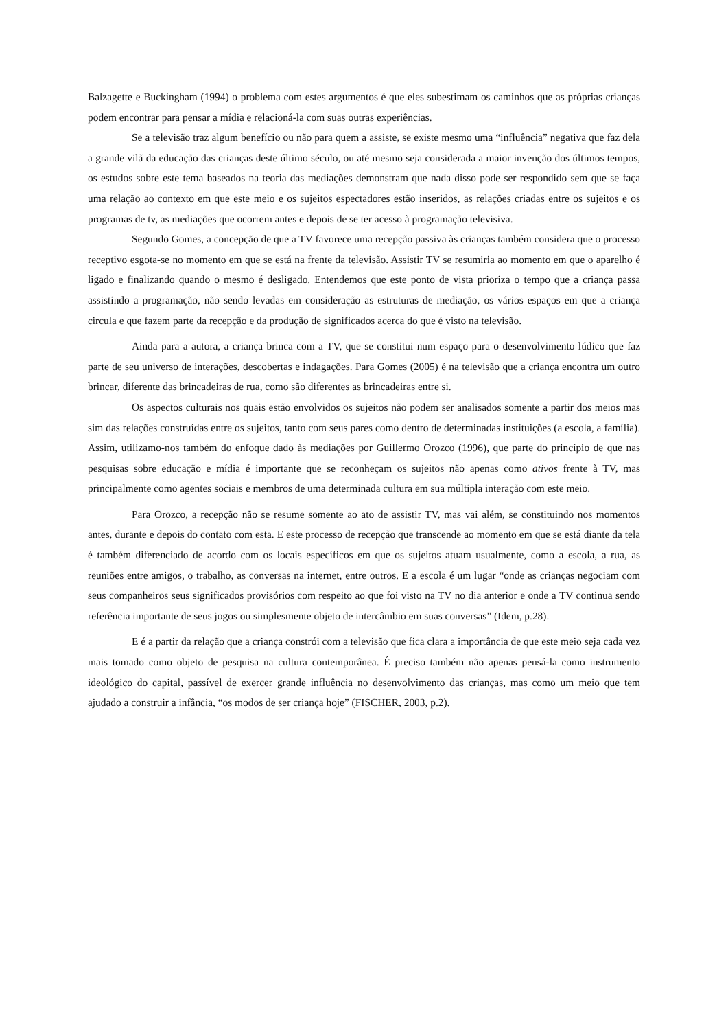Balzagette e Buckingham (1994) o problema com estes argumentos é que eles subestimam os caminhos que as próprias crianças podem encontrar para pensar a mídia e relacioná-la com suas outras experiências.
Se a televisão traz algum benefício ou não para quem a assiste, se existe mesmo uma “influência” negativa que faz dela a grande vilã da educação das crianças deste último século, ou até mesmo seja considerada a maior invenção dos últimos tempos, os estudos sobre este tema baseados na teoria das mediações demonstram que nada disso pode ser respondido sem que se faça uma relação ao contexto em que este meio e os sujeitos espectadores estão inseridos, as relações criadas entre os sujeitos e os programas de tv, as mediações que ocorrem antes e depois de se ter acesso à programação televisiva.
Segundo Gomes, a concepção de que a TV favorece uma recepção passiva às crianças também considera que o processo receptivo esgota-se no momento em que se está na frente da televisão. Assistir TV se resumiria ao momento em que o aparelho é ligado e finalizando quando o mesmo é desligado. Entendemos que este ponto de vista prioriza o tempo que a criança passa assistindo a programação, não sendo levadas em consideração as estruturas de mediação, os vários espaços em que a criança circula e que fazem parte da recepção e da produção de significados acerca do que é visto na televisão.
Ainda para a autora, a criança brinca com a TV, que se constitui num espaço para o desenvolvimento lúdico que faz parte de seu universo de interações, descobertas e indagações. Para Gomes (2005) é na televisão que a criança encontra um outro brincar, diferente das brincadeiras de rua, como são diferentes as brincadeiras entre si.
Os aspectos culturais nos quais estão envolvidos os sujeitos não podem ser analisados somente a partir dos meios mas sim das relações construídas entre os sujeitos, tanto com seus pares como dentro de determinadas instituições (a escola, a família). Assim, utilizamo-nos também do enfoque dado às mediações por Guillermo Orozco (1996), que parte do princípio de que nas pesquisas sobre educação e mídia é importante que se reconheçam os sujeitos não apenas como ativos frente à TV, mas principalmente como agentes sociais e membros de uma determinada cultura em sua múltipla interação com este meio.
Para Orozco, a recepção não se resume somente ao ato de assistir TV, mas vai além, se constituindo nos momentos antes, durante e depois do contato com esta. E este processo de recepção que transcende ao momento em que se está diante da tela é também diferenciado de acordo com os locais específicos em que os sujeitos atuam usualmente, como a escola, a rua, as reuniões entre amigos, o trabalho, as conversas na internet, entre outros. E a escola é um lugar “onde as crianças negociam com seus companheiros seus significados provisórios com respeito ao que foi visto na TV no dia anterior e onde a TV continua sendo referência importante de seus jogos ou simplesmente objeto de intercâmbio em suas conversas” (Idem, p.28).
E é a partir da relação que a criança constrói com a televisão que fica clara a importância de que este meio seja cada vez mais tomado como objeto de pesquisa na cultura contemporânea. É preciso também não apenas pensá-la como instrumento ideológico do capital, passível de exercer grande influência no desenvolvimento das crianças, mas como um meio que tem ajudado a construir a infância, “os modos de ser criança hoje” (FISCHER, 2003, p.2).